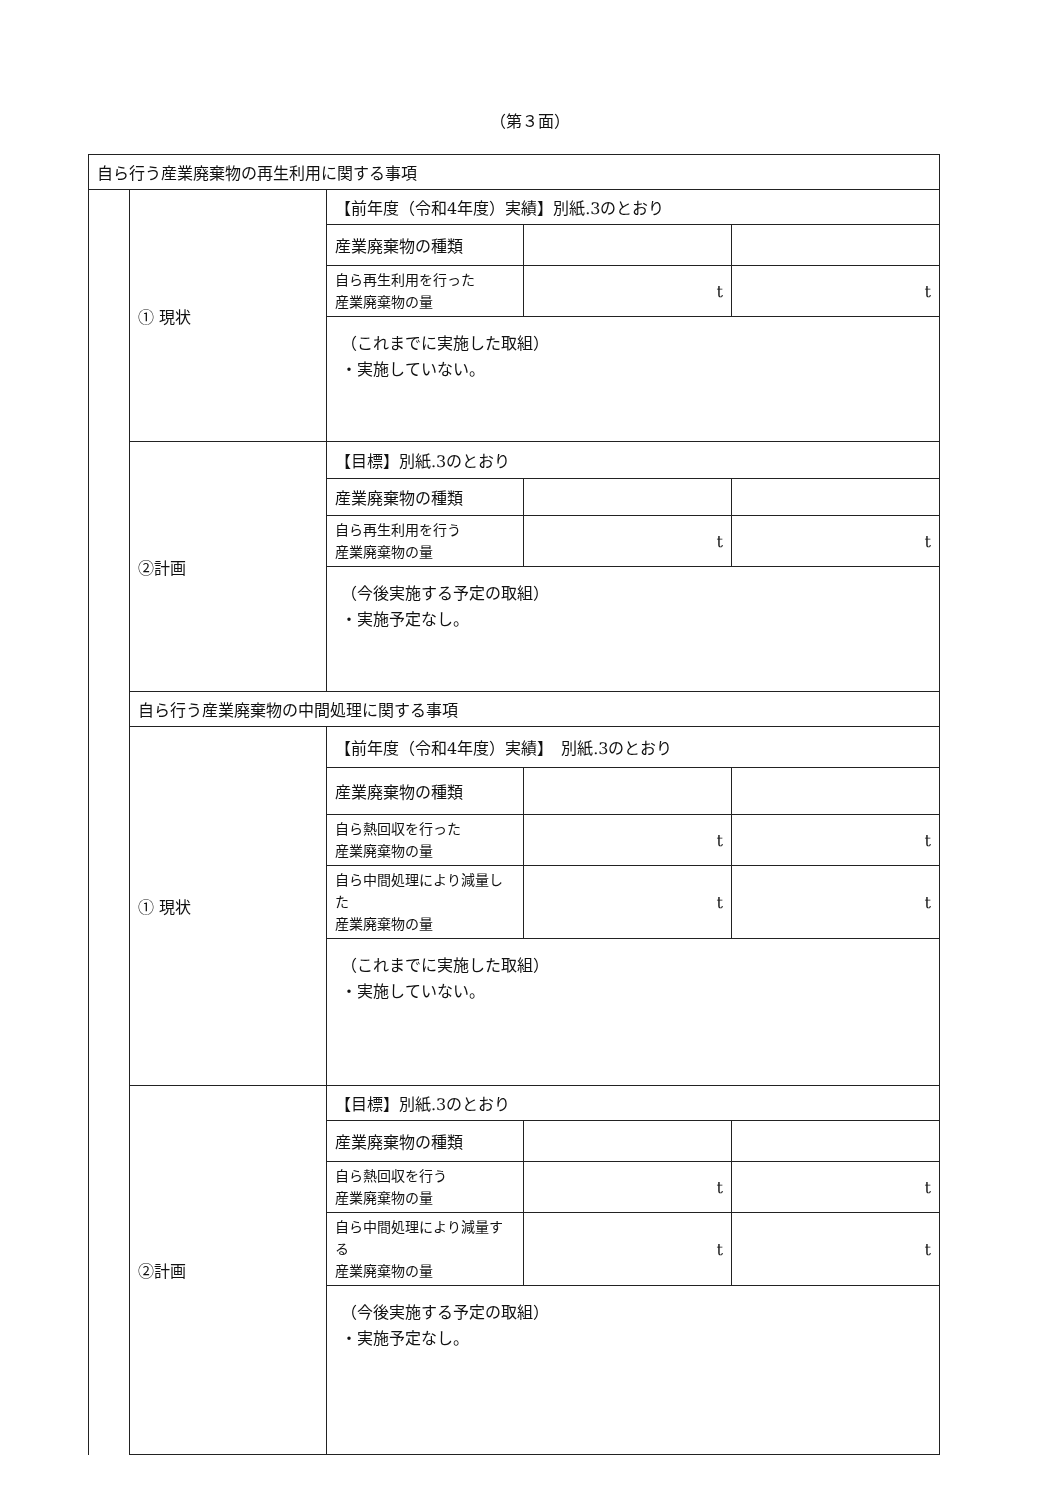（第３面）
| 自ら行う産業廃棄物の再生利用に関する事項 | | | | |
| | ① 現状 | 【前年度（令和4年度）実績】別紙.3のとおり | | |
| | | 産業廃棄物の種類 | | |
| | | 自ら再生利用を行った 産業廃棄物の量 | t | t |
| | | （これまでに実施した取組） ・実施していない。 | | |
| | ②計画 | 【目標】別紙.3のとおり | | |
| | | 産業廃棄物の種類 | | |
| | | 自ら再生利用を行う 産業廃棄物の量 | t | t |
| | | （今後実施する予定の取組） ・実施予定なし。 | | |
| | 自ら行う産業廃棄物の中間処理に関する事項 | | | |
| | ① 現状 | 【前年度（令和4年度）実績】 別紙.3のとおり | | |
| | | 産業廃棄物の種類 | | |
| | | 自ら熱回収を行った 産業廃棄物の量 | t | t |
| | | 自ら中間処理により減量した 産業廃棄物の量 | t | t |
| | | （これまでに実施した取組） ・実施していない。 | | |
| | ②計画 | 【目標】別紙.3のとおり | | |
| | | 産業廃棄物の種類 | | |
| | | 自ら熱回収を行う 産業廃棄物の量 | t | t |
| | | 自ら中間処理により減量する 産業廃棄物の量 | t | t |
| | | （今後実施する予定の取組） ・実施予定なし。 | | |